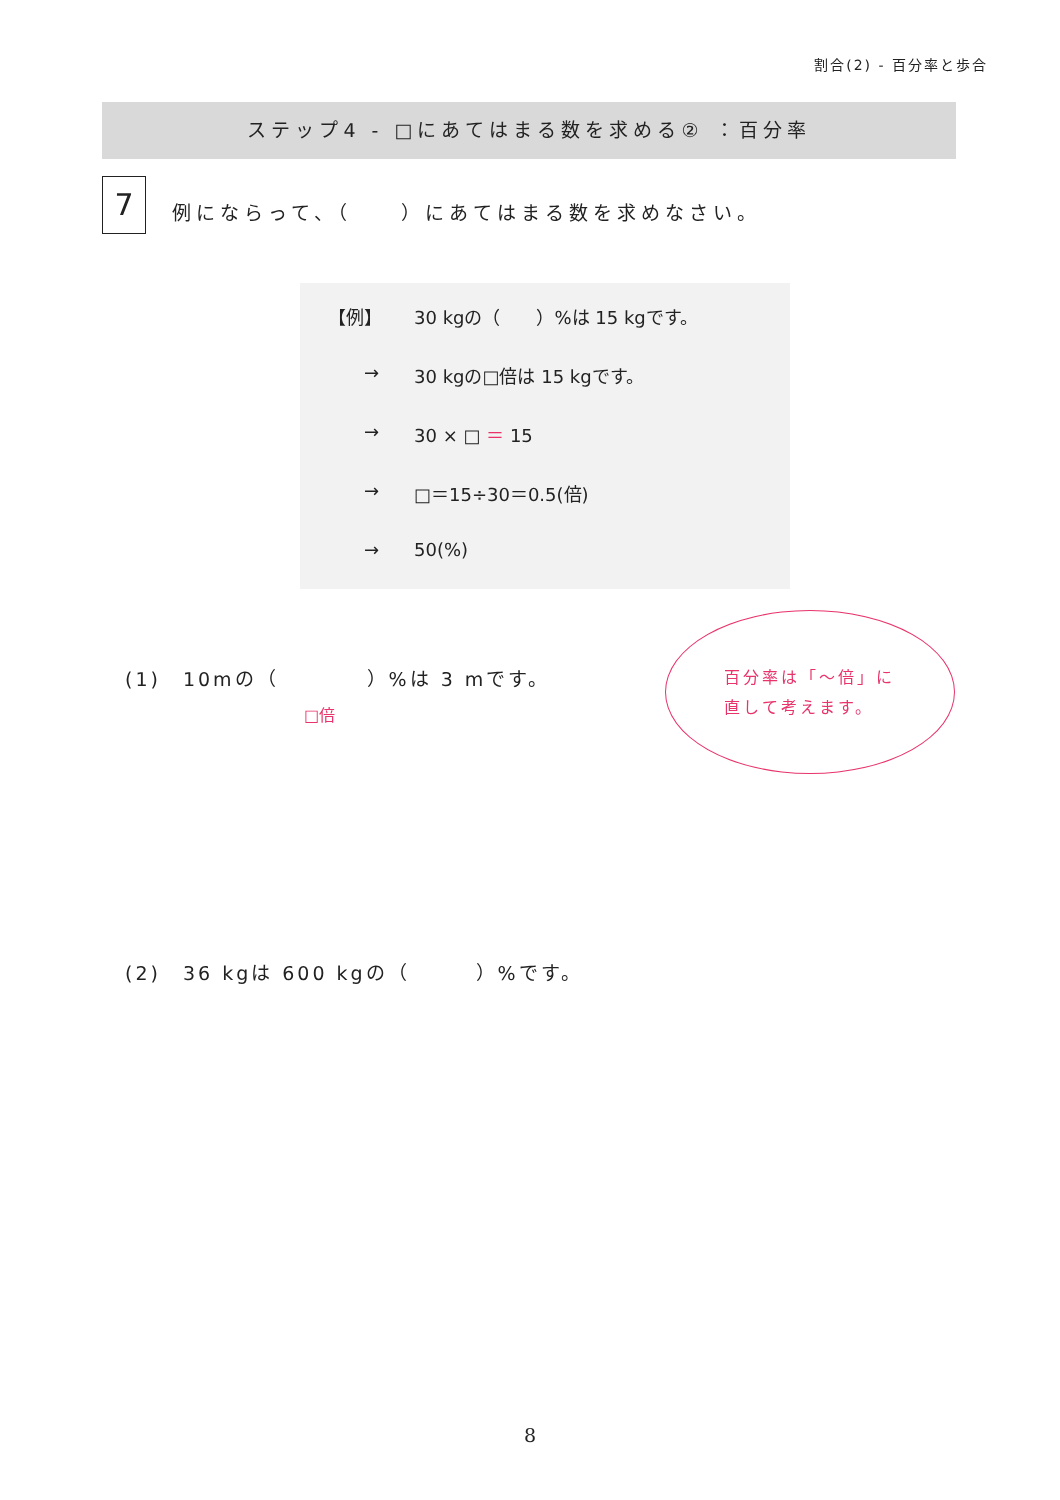割合(2) - 百分率と歩合
ステップ4 - □にあてはまる数を求める② ：百分率
7
例にならって、（　　）にあてはまる数を求めなさい。
【例】 30 kgの（　　）%は 15 kgです。
→ 30 kgの□倍は 15 kgです。
→ 30 × □ ＝ 15
→ □＝15÷30＝0.5(倍)
→ 50(%)
(1)　10mの（　　　　）%は 3 mです。
□倍
百分率は「～倍」に
直して考えます。
(2)　36 kgは 600 kgの（　　　）%です。
8